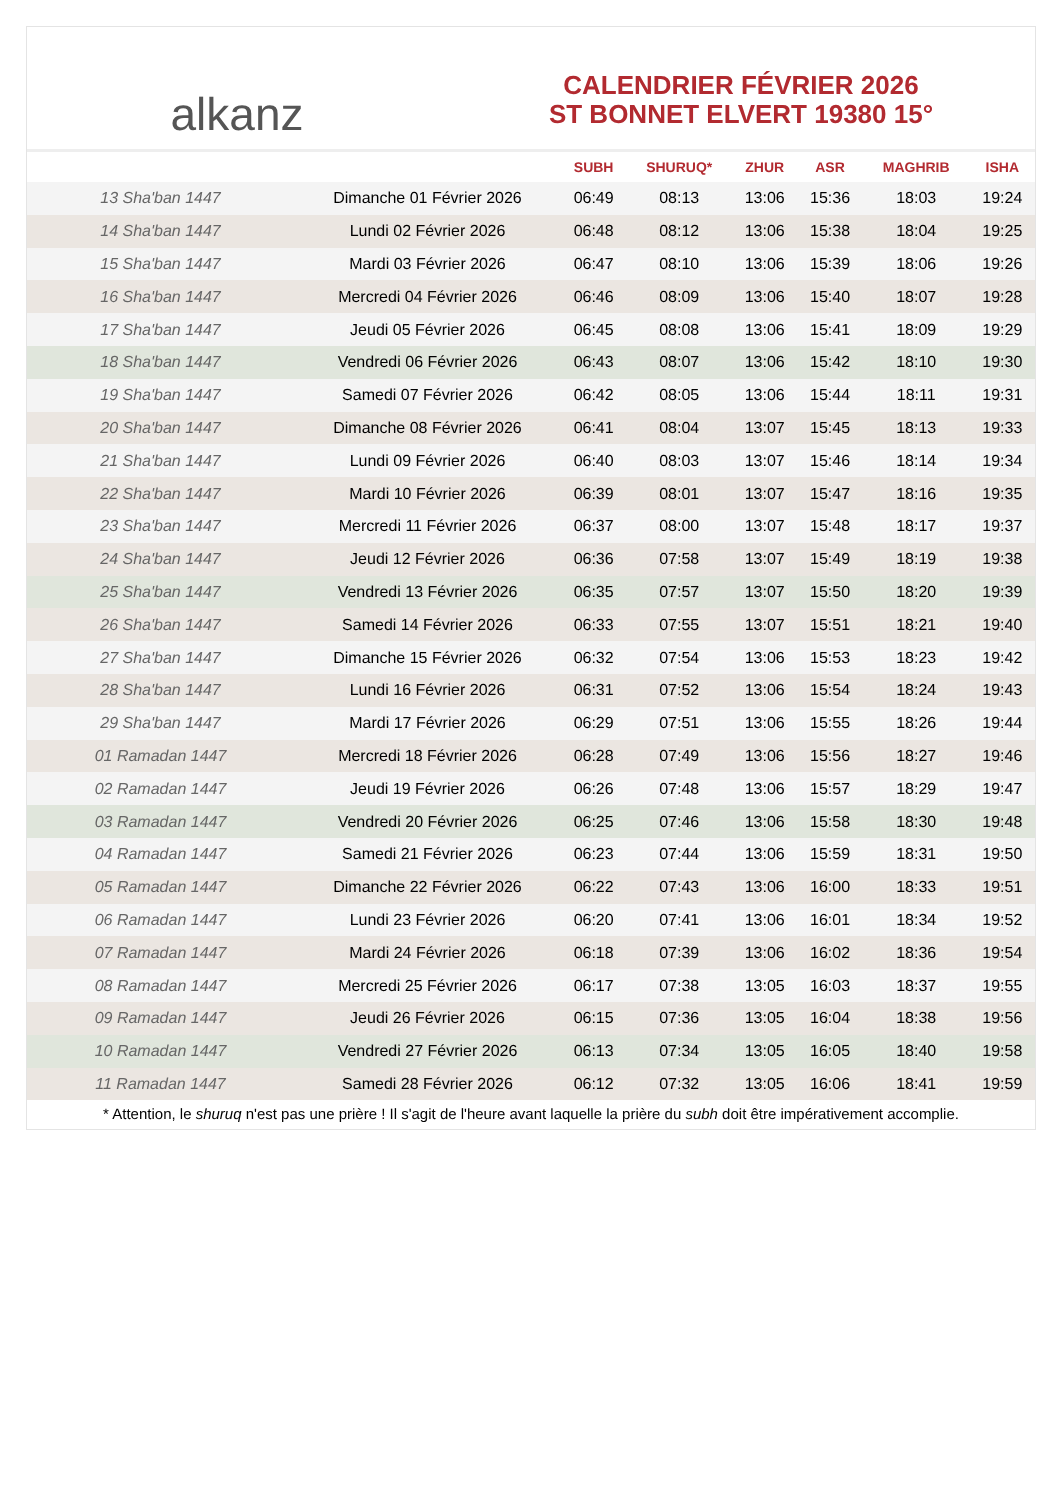alkanz
CALENDRIER FÉVRIER 2026
ST BONNET ELVERT 19380 15°
| | | SUBH | SHURUQ* | ZHUR | ASR | MAGHRIB | ISHA |
| --- | --- | --- | --- | --- | --- | --- | --- |
| 13 Sha'ban 1447 | Dimanche 01 Février 2026 | 06:49 | 08:13 | 13:06 | 15:36 | 18:03 | 19:24 |
| 14 Sha'ban 1447 | Lundi 02 Février 2026 | 06:48 | 08:12 | 13:06 | 15:38 | 18:04 | 19:25 |
| 15 Sha'ban 1447 | Mardi 03 Février 2026 | 06:47 | 08:10 | 13:06 | 15:39 | 18:06 | 19:26 |
| 16 Sha'ban 1447 | Mercredi 04 Février 2026 | 06:46 | 08:09 | 13:06 | 15:40 | 18:07 | 19:28 |
| 17 Sha'ban 1447 | Jeudi 05 Février 2026 | 06:45 | 08:08 | 13:06 | 15:41 | 18:09 | 19:29 |
| 18 Sha'ban 1447 | Vendredi 06 Février 2026 | 06:43 | 08:07 | 13:06 | 15:42 | 18:10 | 19:30 |
| 19 Sha'ban 1447 | Samedi 07 Février 2026 | 06:42 | 08:05 | 13:06 | 15:44 | 18:11 | 19:31 |
| 20 Sha'ban 1447 | Dimanche 08 Février 2026 | 06:41 | 08:04 | 13:07 | 15:45 | 18:13 | 19:33 |
| 21 Sha'ban 1447 | Lundi 09 Février 2026 | 06:40 | 08:03 | 13:07 | 15:46 | 18:14 | 19:34 |
| 22 Sha'ban 1447 | Mardi 10 Février 2026 | 06:39 | 08:01 | 13:07 | 15:47 | 18:16 | 19:35 |
| 23 Sha'ban 1447 | Mercredi 11 Février 2026 | 06:37 | 08:00 | 13:07 | 15:48 | 18:17 | 19:37 |
| 24 Sha'ban 1447 | Jeudi 12 Février 2026 | 06:36 | 07:58 | 13:07 | 15:49 | 18:19 | 19:38 |
| 25 Sha'ban 1447 | Vendredi 13 Février 2026 | 06:35 | 07:57 | 13:07 | 15:50 | 18:20 | 19:39 |
| 26 Sha'ban 1447 | Samedi 14 Février 2026 | 06:33 | 07:55 | 13:07 | 15:51 | 18:21 | 19:40 |
| 27 Sha'ban 1447 | Dimanche 15 Février 2026 | 06:32 | 07:54 | 13:06 | 15:53 | 18:23 | 19:42 |
| 28 Sha'ban 1447 | Lundi 16 Février 2026 | 06:31 | 07:52 | 13:06 | 15:54 | 18:24 | 19:43 |
| 29 Sha'ban 1447 | Mardi 17 Février 2026 | 06:29 | 07:51 | 13:06 | 15:55 | 18:26 | 19:44 |
| 01 Ramadan 1447 | Mercredi 18 Février 2026 | 06:28 | 07:49 | 13:06 | 15:56 | 18:27 | 19:46 |
| 02 Ramadan 1447 | Jeudi 19 Février 2026 | 06:26 | 07:48 | 13:06 | 15:57 | 18:29 | 19:47 |
| 03 Ramadan 1447 | Vendredi 20 Février 2026 | 06:25 | 07:46 | 13:06 | 15:58 | 18:30 | 19:48 |
| 04 Ramadan 1447 | Samedi 21 Février 2026 | 06:23 | 07:44 | 13:06 | 15:59 | 18:31 | 19:50 |
| 05 Ramadan 1447 | Dimanche 22 Février 2026 | 06:22 | 07:43 | 13:06 | 16:00 | 18:33 | 19:51 |
| 06 Ramadan 1447 | Lundi 23 Février 2026 | 06:20 | 07:41 | 13:06 | 16:01 | 18:34 | 19:52 |
| 07 Ramadan 1447 | Mardi 24 Février 2026 | 06:18 | 07:39 | 13:06 | 16:02 | 18:36 | 19:54 |
| 08 Ramadan 1447 | Mercredi 25 Février 2026 | 06:17 | 07:38 | 13:05 | 16:03 | 18:37 | 19:55 |
| 09 Ramadan 1447 | Jeudi 26 Février 2026 | 06:15 | 07:36 | 13:05 | 16:04 | 18:38 | 19:56 |
| 10 Ramadan 1447 | Vendredi 27 Février 2026 | 06:13 | 07:34 | 13:05 | 16:05 | 18:40 | 19:58 |
| 11 Ramadan 1447 | Samedi 28 Février 2026 | 06:12 | 07:32 | 13:05 | 16:06 | 18:41 | 19:59 |
* Attention, le shuruq n'est pas une prière ! Il s'agit de l'heure avant laquelle la prière du subh doit être impérativement accomplie.